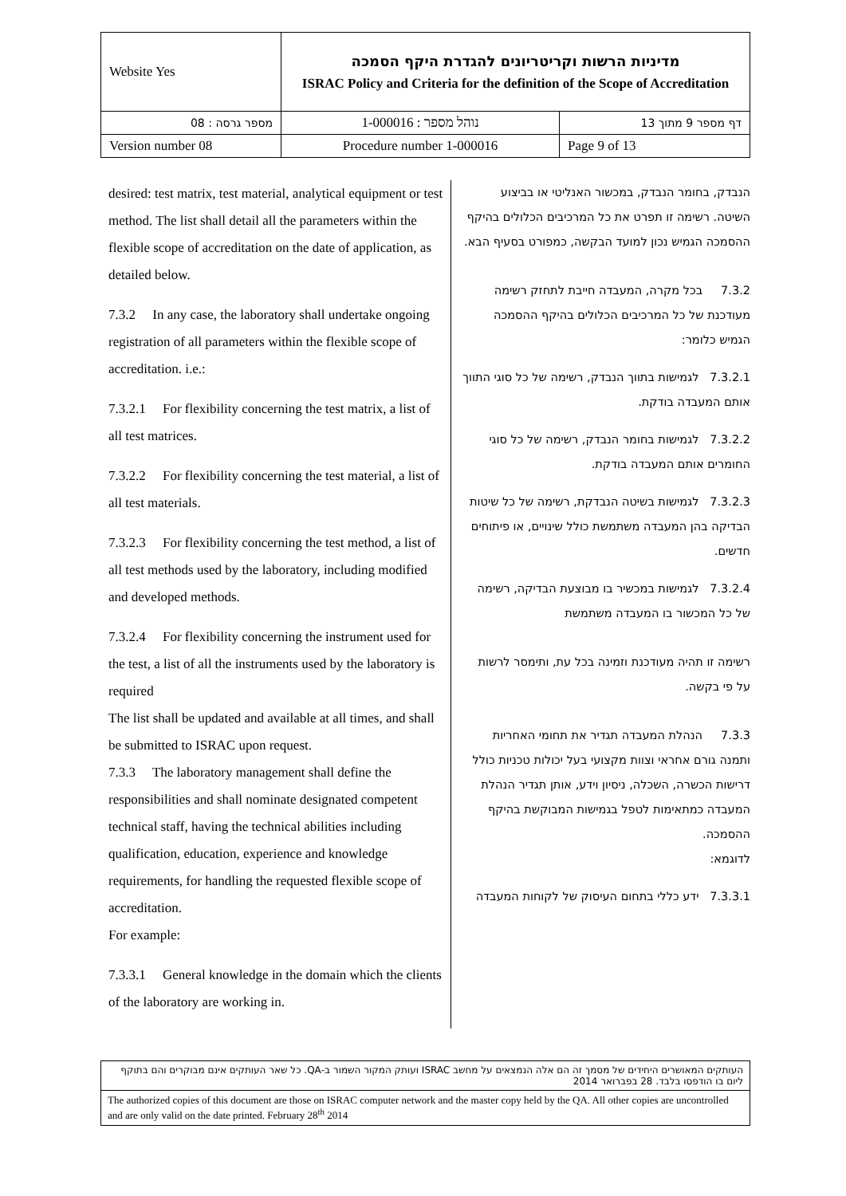| Website Yes | מדיניות הרשות וקריטריונים להגדרת היקף הסמכה ISRAC Policy and Criteria for the definition of the Scope of Accreditation | |
| מספר גרסה : 08 | נוהל מספר : 1-000016 | דף מספר 9 מתוך 13 |
| Version number 08 | Procedure number 1-000016 | Page 9 of 13 |
desired: test matrix, test material, analytical equipment or test method. The list shall detail all the parameters within the flexible scope of accreditation on the date of application, as detailed below.
7.3.2 In any case, the laboratory shall undertake ongoing registration of all parameters within the flexible scope of accreditation. i.e.:
7.3.2.1 For flexibility concerning the test matrix, a list of all test matrices.
7.3.2.2 For flexibility concerning the test material, a list of all test materials.
7.3.2.3 For flexibility concerning the test method, a list of all test methods used by the laboratory, including modified and developed methods.
7.3.2.4 For flexibility concerning the instrument used for the test, a list of all the instruments used by the laboratory is required
The list shall be updated and available at all times, and shall be submitted to ISRAC upon request.
7.3.3 The laboratory management shall define the responsibilities and shall nominate designated competent technical staff, having the technical abilities including qualification, education, experience and knowledge requirements, for handling the requested flexible scope of accreditation.
For example:
7.3.3.1 General knowledge in the domain which the clients of the laboratory are working in.
הנבדק, בחומר הנבדק, במכשור האנליטי או בביצוע השיטה. רשימה זו תפרט את כל המרכיבים הכלולים בהיקף ההסמכה הגמיש נכון למועד הבקשה, כמפורט בסעיף הבא.
7.3.2 בכל מקרה, המעבדה חייבת לתחזק רשימה מעודכנת של כל המרכיבים הכלולים בהיקף ההסמכה הגמיש כלומר:
7.3.2.1 לגמישות בתווך הנבדק, רשימה של כל סוגי התווך אותם המעבדה בודקת.
7.3.2.2 לגמישות בחומר הנבדק, רשימה של כל סוגי החומרים אותם המעבדה בודקת.
7.3.2.3 לגמישות בשיטה הנבדקת, רשימה של כל שיטות הבדיקה בהן המעבדה משתמשת כולל שינויים, או פיתוחים חדשים.
7.3.2.4 לגמישות במכשיר בו מבוצעת הבדיקה, רשימה של כל המכשור בו המעבדה משתמשת
רשימה זו תהיה מעודכנת וזמינה בכל עת, ותימסר לרשות על פי בקשה.
7.3.3 הנהלת המעבדה תגדיר את תחומי האחריות ותמנה גורם אחראי וצוות מקצועי בעל יכולות טכניות כולל דרישות הכשרה, השכלה, ניסיון וידע, אותן תגדיר הנהלת המעבדה כמתאימות לטפל בגמישות המבוקשת בהיקף ההסמכה.
לדוגמא:
7.3.3.1 ידע כללי בתחום העיסוק של לקוחות המעבדה
העותקים המאושרים היחידים של מסמך זה הם אלה הנמצאים על מחשב ISRAC ועותק המקור השמור ב-QA. כל שאר העותקים אינם מבוקרים והם בתוקף ליום בו הודפסו בלבד. 28 בפברואר 2014
The authorized copies of this document are those on ISRAC computer network and the master copy held by the QA. All other copies are uncontrolled and are only valid on the date printed. February 28<sup>th</sup> 2014